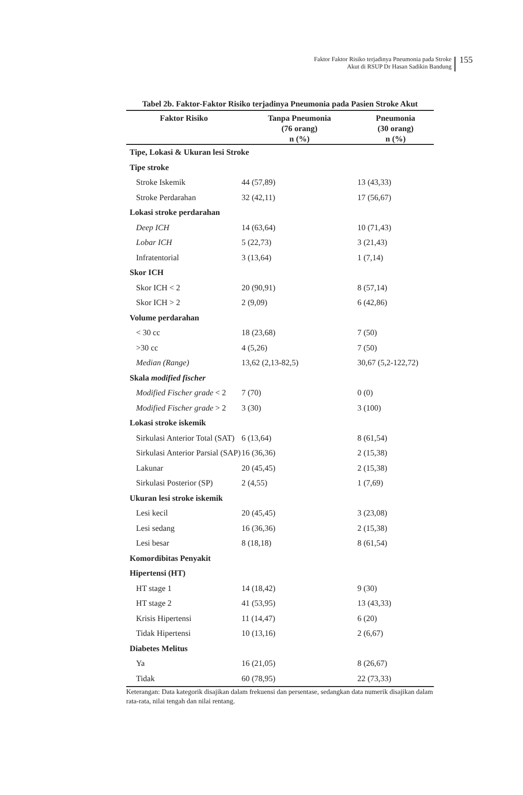Faktor Faktor Risiko terjadinya Pneumonia pada Stroke
Akut di RSUP Dr Hasan Sadikin Bandung
155
Tabel 2b. Faktor-Faktor Risiko terjadinya Pneumonia pada Pasien Stroke Akut
| Faktor Risiko | Tanpa Pneumonia (76 orang) n (%) | Pneumonia (30 orang) n (%) |
| --- | --- | --- |
| Tipe, Lokasi & Ukuran lesi Stroke | | |
| Tipe stroke | | |
| Stroke Iskemik | 44 (57,89) | 13 (43,33) |
| Stroke Perdarahan | 32 (42,11) | 17 (56,67) |
| Lokasi stroke perdarahan | | |
| Deep ICH | 14 (63,64) | 10 (71,43) |
| Lobar ICH | 5 (22,73) | 3 (21,43) |
| Infratentorial | 3 (13,64) | 1 (7,14) |
| Skor ICH | | |
| Skor ICH < 2 | 20 (90,91) | 8 (57,14) |
| Skor ICH > 2 | 2 (9,09) | 6 (42,86) |
| Volume perdarahan | | |
| < 30 cc | 18 (23,68) | 7 (50) |
| >30 cc | 4 (5,26) | 7 (50) |
| Median (Range) | 13,62 (2,13-82,5) | 30,67 (5,2-122,72) |
| Skala modified fischer | | |
| Modified Fischer grade < 2 | 7 (70) | 0 (0) |
| Modified Fischer grade > 2 | 3 (30) | 3 (100) |
| Lokasi stroke iskemik | | |
| Sirkulasi Anterior Total (SAT) | 6 (13,64) | 8 (61,54) |
| Sirkulasi Anterior Parsial (SAP) | 16 (36,36) | 2 (15,38) |
| Lakunar | 20 (45,45) | 2 (15,38) |
| Sirkulasi Posterior (SP) | 2 (4,55) | 1 (7,69) |
| Ukuran lesi stroke iskemik | | |
| Lesi kecil | 20 (45,45) | 3 (23,08) |
| Lesi sedang | 16 (36,36) | 2 (15,38) |
| Lesi besar | 8 (18,18) | 8 (61,54) |
| Komordibitas Penyakit | | |
| Hipertensi (HT) | | |
| HT stage 1 | 14 (18,42) | 9 (30) |
| HT stage 2 | 41 (53,95) | 13 (43,33) |
| Krisis Hipertensi | 11 (14,47) | 6 (20) |
| Tidak Hipertensi | 10 (13,16) | 2 (6,67) |
| Diabetes Melitus | | |
| Ya | 16 (21,05) | 8 (26,67) |
| Tidak | 60 (78,95) | 22 (73,33) |
Keterangan: Data kategorik disajikan dalam frekuensi dan persentase, sedangkan data numerik disajikan dalam rata-rata, nilai tengah dan nilai rentang.